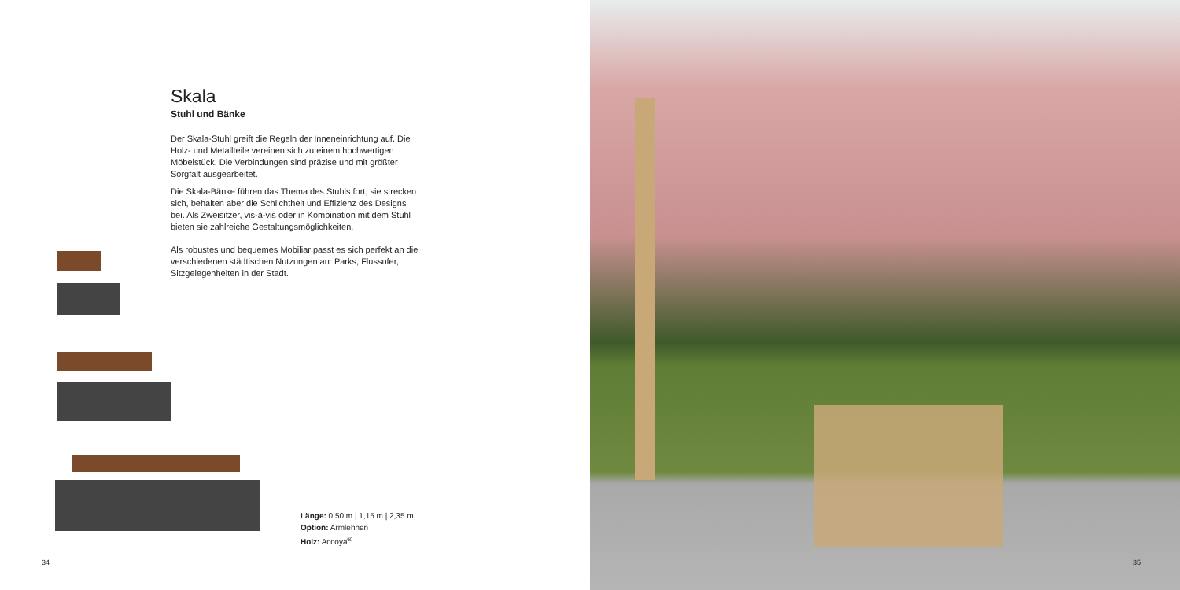Skala
Stuhl und Bänke
Der Skala-Stuhl greift die Regeln der Inneneinrichtung auf. Die Holz- und Metallteile vereinen sich zu einem hochwertigen Möbelstück. Die Verbindungen sind präzise und mit größter Sorgfalt ausgearbeitet.
Die Skala-Bänke führen das Thema des Stuhls fort, sie strecken sich, behalten aber die Schlichtheit und Effizienz des Designs bei. Als Zweisitzer, vis-à-vis oder in Kombination mit dem Stuhl bieten sie zahlreiche Gestaltungsmöglichkeiten.
Als robustes und bequemes Mobiliar passt es sich perfekt an die verschiedenen städtischen Nutzungen an: Parks, Flussufer, Sitzgelegenheiten in der Stadt.
Länge: 0,50 m | 1,15 m | 2,35 m
Option: Armlehnen
Holz: Accoya<sup>®</sup>
34
35